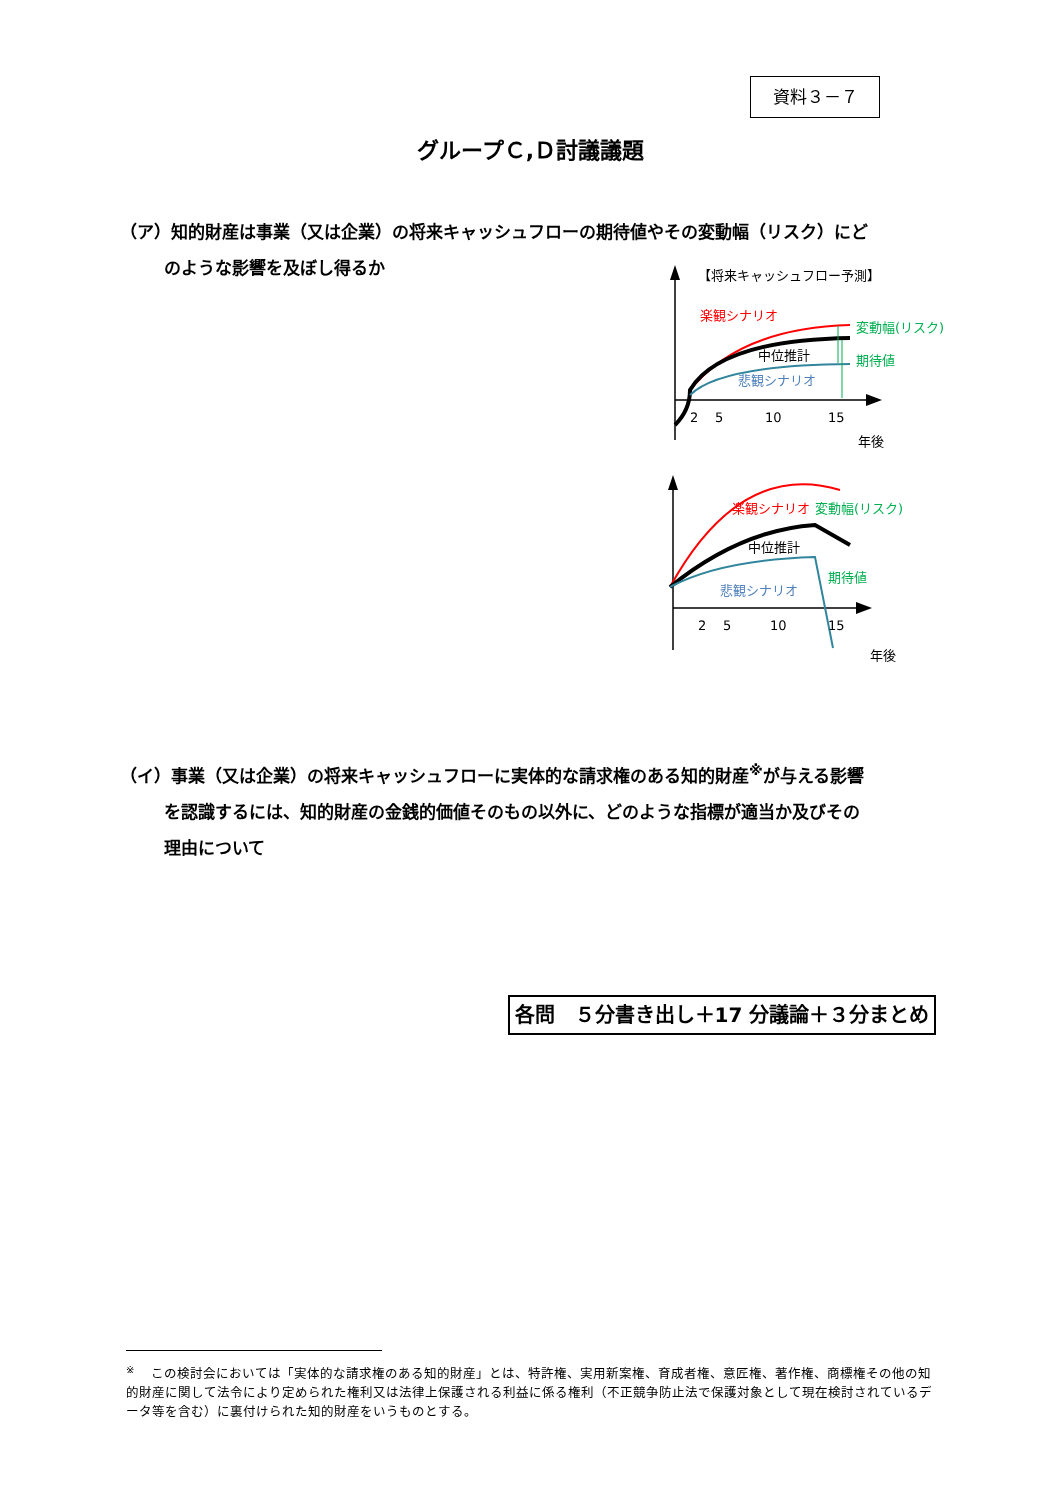資料３－７
グループＣ,Ｄ討議議題
（ア）知的財産は事業（又は企業）の将来キャッシュフローの期待値やその変動幅（リスク）にど
のような影響を及ぼし得るか
【将来キャッシュフロー予測】
楽観シナリオ
中位推計
悲観シナリオ
変動幅(リスク)
期待値
2
5
10
15
年後
楽観シナリオ
変動幅(リスク)
中位推計
期待値
悲観シナリオ
2
5
10
15
年後
（イ）事業（又は企業）の将来キャッシュフローに実体的な請求権のある知的財産<sup>※</sup>が与える影響
を認識するには、知的財産の金銭的価値そのもの以外に、どのような指標が適当か及びその
理由について
各問　５分書き出し＋17 分議論＋３分まとめ
<sup>※</sup> 　この検討会においては「実体的な請求権のある知的財産」とは、特許権、実用新案権、育成者権、意匠権、著作権、商標権その他の知的財産に関して法令により定められた権利又は法律上保護される利益に係る権利（不正競争防止法で保護対象として現在検討されているデータ等を含む）に裏付けられた知的財産をいうものとする。